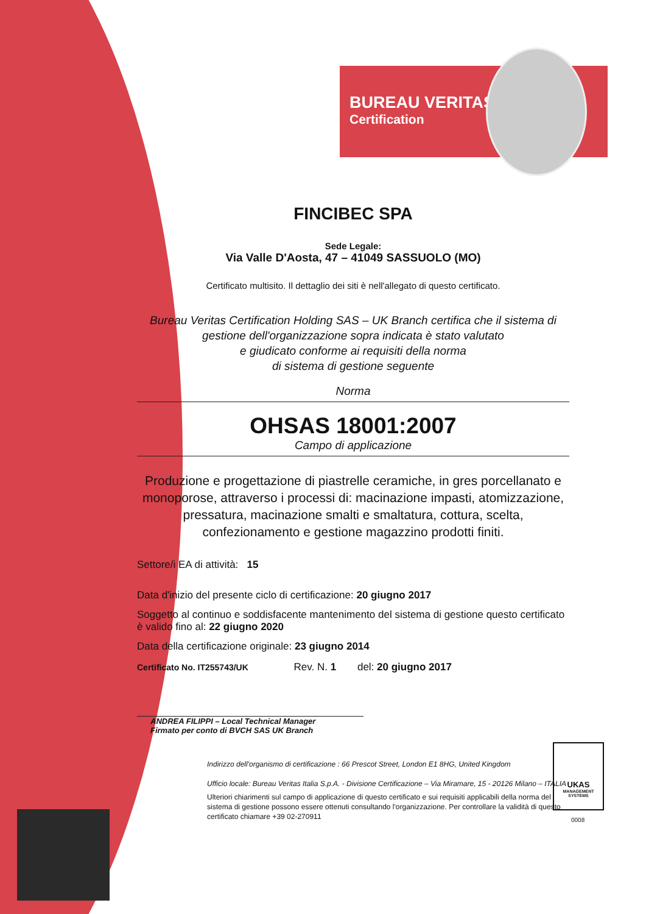BUREAU VERITAS
Certification
UKAS
MANAGEMENT SYSTEMS
0008
FINCIBEC SPA
Sede Legale:
Via Valle D'Aosta, 47 – 41049 SASSUOLO (MO)
Certificato multisito. Il dettaglio dei siti è nell'allegato di questo certificato.
Bureau Veritas Certification Holding SAS – UK Branch certifica che il sistema di gestione dell'organizzazione sopra indicata è stato valutato
e giudicato conforme ai requisiti della norma
di sistema di gestione seguente
Norma
OHSAS 18001:2007
Campo di applicazione
Produzione e progettazione di piastrelle ceramiche, in gres porcellanato e monoporose, attraverso i processi di: macinazione impasti, atomizzazione, pressatura, macinazione smalti e smaltatura, cottura, scelta, confezionamento e gestione magazzino prodotti finiti.
Settore/i EA di attività: 15
Data d'inizio del presente ciclo di certificazione: 20 giugno 2017
Soggetto al continuo e soddisfacente mantenimento del sistema di gestione questo certificato è valido fino al: 22 giugno 2020
Data della certificazione originale: 23 giugno 2014
Certificato No. IT255743/UK Rev. N. 1 del: 20 giugno 2017
ANDREA FILIPPI – Local Technical Manager
Firmato per conto di BVCH SAS UK Branch
Indirizzo dell'organismo di certificazione : 66 Prescot Street, London E1 8HG, United Kingdom
Ufficio locale: Bureau Veritas Italia S.p.A. - Divisione Certificazione – Via Miramare, 15 - 20126 Milano – ITALIA
Ulteriori chiarimenti sul campo di applicazione di questo certificato e sui requisiti applicabili della norma del sistema di gestione possono essere ottenuti consultando l'organizzazione. Per controllare la validità di questo certificato chiamare +39 02-270911